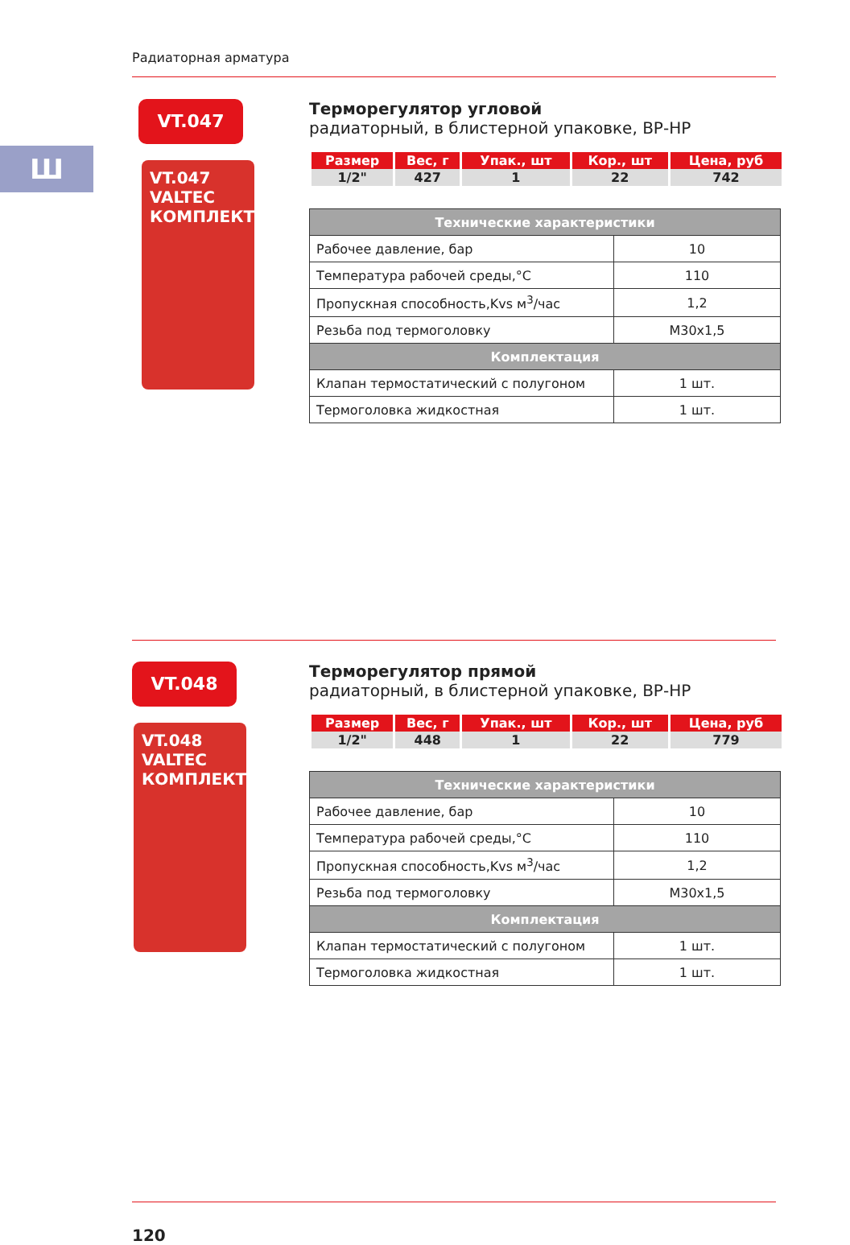Радиаторная арматура
Ш
VT.047
VT.047
VALTEC
КОМПЛЕКТ
Терморегулятор угловой
радиаторный, в блистерной упаковке, ВР-НР
| Размер | Вес, г | Упак., шт | Кор., шт | Цена, руб |
| --- | --- | --- | --- | --- |
| 1/2" | 427 | 1 | 22 | 742 |
| Технические характеристики | |
| --- | --- |
| Рабочее давление, бар | 10 |
| Температура рабочей среды,°С | 110 |
| Пропускная способность,Kvs м<sup>3</sup>/час | 1,2 |
| Резьба под термоголовку | М30х1,5 |
| Комплектация | |
| Клапан термостатический с полугоном | 1 шт. |
| Термоголовка жидкостная | 1 шт. |
VT.048
VT.048
VALTEC
КОМПЛЕКТ
Терморегулятор прямой
радиаторный, в блистерной упаковке, ВР-НР
| Размер | Вес, г | Упак., шт | Кор., шт | Цена, руб |
| --- | --- | --- | --- | --- |
| 1/2" | 448 | 1 | 22 | 779 |
| Технические характеристики | |
| --- | --- |
| Рабочее давление, бар | 10 |
| Температура рабочей среды,°С | 110 |
| Пропускная способность,Kvs м<sup>3</sup>/час | 1,2 |
| Резьба под термоголовку | М30х1,5 |
| Комплектация | |
| Клапан термостатический с полугоном | 1 шт. |
| Термоголовка жидкостная | 1 шт. |
120